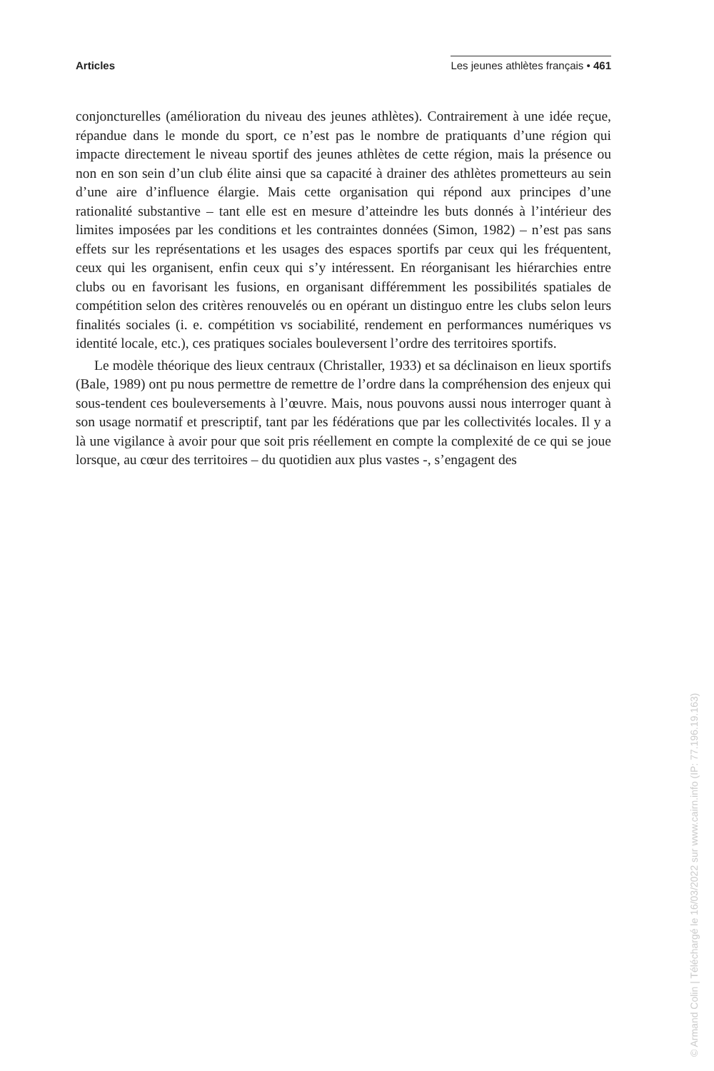Articles Les jeunes athlètes français • 461
conjoncturelles (amélioration du niveau des jeunes athlètes). Contrairement à une idée reçue, répandue dans le monde du sport, ce n’est pas le nombre de pratiquants d’une région qui impacte directement le niveau sportif des jeunes athlètes de cette région, mais la présence ou non en son sein d’un club élite ainsi que sa capacité à drainer des athlètes prometteurs au sein d’une aire d’influence élargie. Mais cette organisation qui répond aux principes d’une rationalité substantive – tant elle est en mesure d’atteindre les buts donnés à l’intérieur des limites imposées par les conditions et les contraintes données (Simon, 1982) – n’est pas sans effets sur les représentations et les usages des espaces sportifs par ceux qui les fréquentent, ceux qui les organisent, enfin ceux qui s’y intéressent. En réorganisant les hiérarchies entre clubs ou en favorisant les fusions, en organisant différemment les possibilités spatiales de compétition selon des critères renouvelés ou en opérant un distinguo entre les clubs selon leurs finalités sociales (i. e. compétition vs sociabilité, rendement en performances numériques vs identité locale, etc.), ces pratiques sociales bouleversent l’ordre des territoires sportifs.
Le modèle théorique des lieux centraux (Christaller, 1933) et sa déclinaison en lieux sportifs (Bale, 1989) ont pu nous permettre de remettre de l’ordre dans la compréhension des enjeux qui sous-tendent ces bouleversements à l’œuvre. Mais, nous pouvons aussi nous interroger quant à son usage normatif et prescriptif, tant par les fédérations que par les collectivités locales. Il y a là une vigilance à avoir pour que soit pris réellement en compte la complexité de ce qui se joue lorsque, au cœur des territoires – du quotidien aux plus vastes -, s’engagent des
© Armand Colin | Téléchargé le 16/03/2022 sur www.cairn.info (IP: 77.196.19.163)